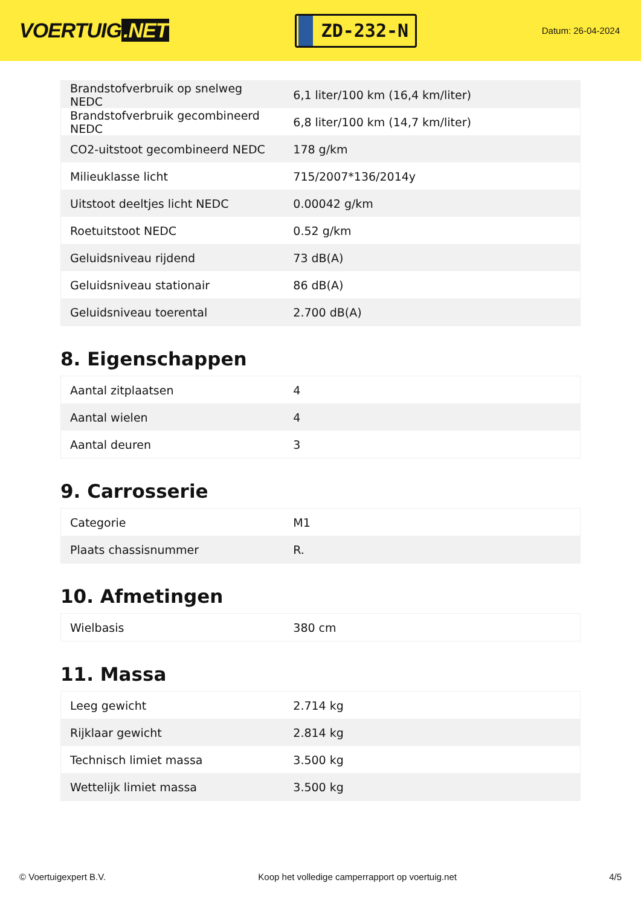VOERTUIG.NET
ZD-232-N
Datum: 26-04-2024
| Brandstofverbruik op snelweg NEDC | 6,1 liter/100 km (16,4 km/liter) |
| Brandstofverbruik gecombineerd NEDC | 6,8 liter/100 km (14,7 km/liter) |
| CO2-uitstoot gecombineerd NEDC | 178 g/km |
| Milieuklasse licht | 715/2007*136/2014y |
| Uitstoot deeltjes licht NEDC | 0.00042 g/km |
| Roetuitstoot NEDC | 0.52 g/km |
| Geluidsniveau rijdend | 73 dB(A) |
| Geluidsniveau stationair | 86 dB(A) |
| Geluidsniveau toerental | 2.700 dB(A) |
8. Eigenschappen
| Aantal zitplaatsen | 4 |
| Aantal wielen | 4 |
| Aantal deuren | 3 |
9. Carrosserie
| Categorie | M1 |
| Plaats chassisnummer | R. |
10. Afmetingen
| Wielbasis | 380 cm |
11. Massa
| Leeg gewicht | 2.714 kg |
| Rijklaar gewicht | 2.814 kg |
| Technisch limiet massa | 3.500 kg |
| Wettelijk limiet massa | 3.500 kg |
© Voertuigexpert B.V. Koop het volledige camperrapport op voertuig.net 4/5